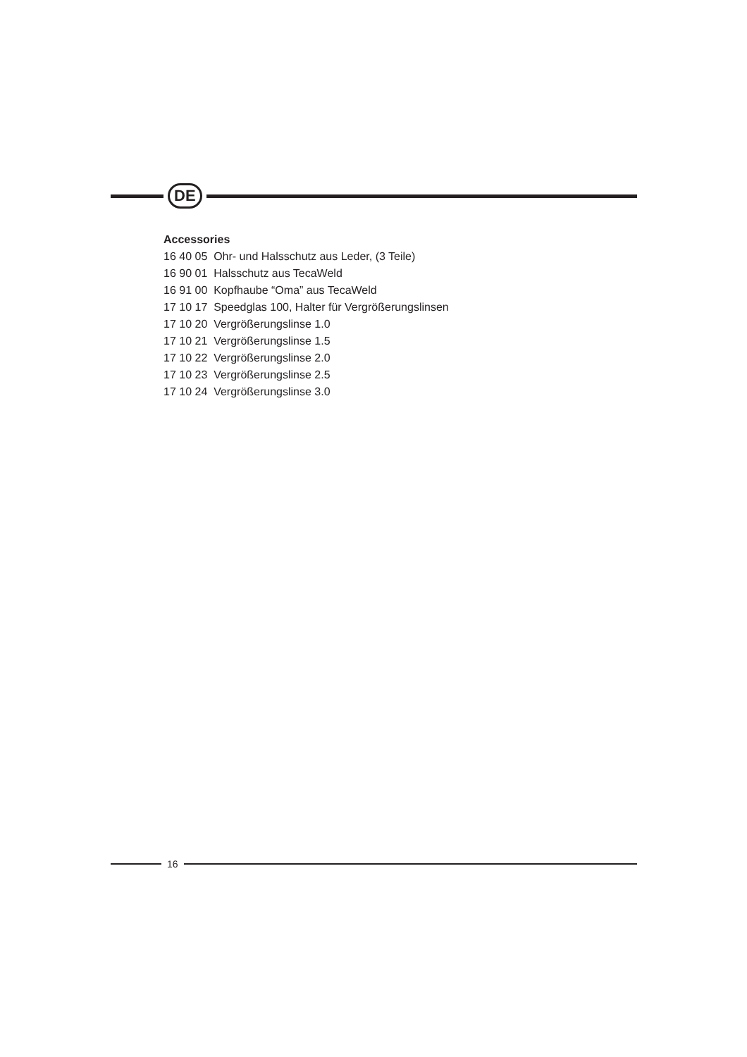DE
Accessories
16 40 05 Ohr- und Halsschutz aus Leder, (3 Teile)
16 90 01 Halsschutz aus TecaWeld
16 91 00 Kopfhaube “Oma” aus TecaWeld
17 10 17 Speedglas 100, Halter für Vergrößerungslinsen
17 10 20 Vergrößerungslinse 1.0
17 10 21 Vergrößerungslinse 1.5
17 10 22 Vergrößerungslinse 2.0
17 10 23 Vergrößerungslinse 2.5
17 10 24 Vergrößerungslinse 3.0
16